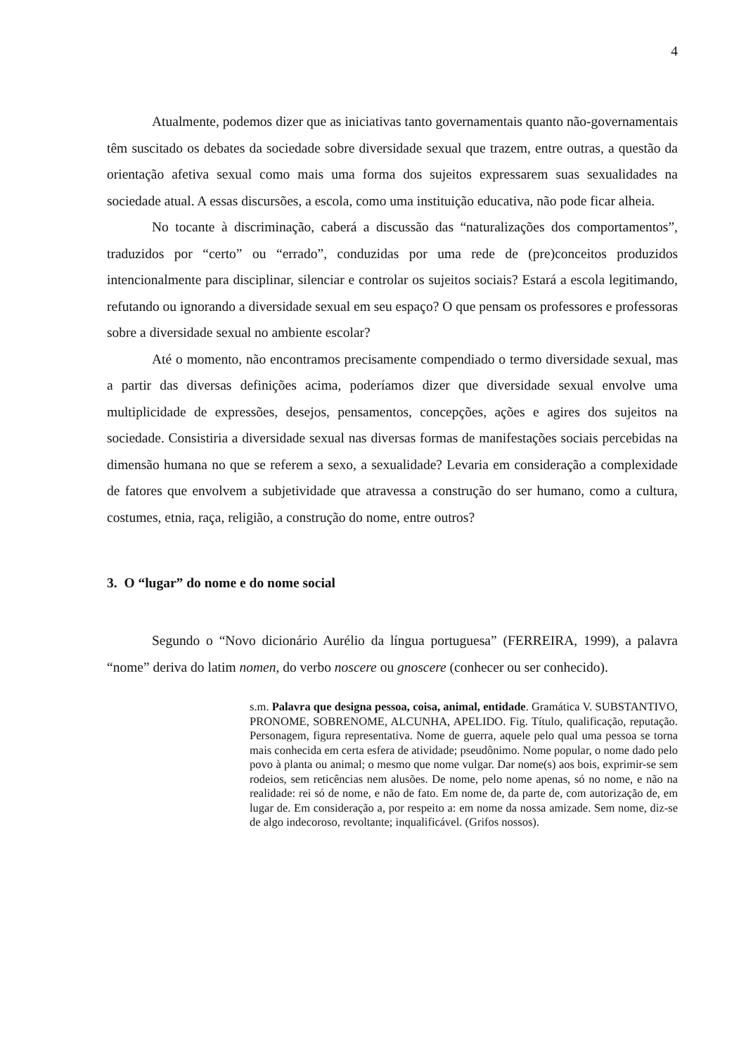4
Atualmente, podemos dizer que as iniciativas tanto governamentais quanto não-governamentais têm suscitado os debates da sociedade sobre diversidade sexual que trazem, entre outras, a questão da orientação afetiva sexual como mais uma forma dos sujeitos expressarem suas sexualidades na sociedade atual. A essas discursões, a escola, como uma instituição educativa, não pode ficar alheia.
No tocante à discriminação, caberá a discussão das “naturalizações dos comportamentos”, traduzidos por “certo” ou “errado”, conduzidas por uma rede de (pre)conceitos produzidos intencionalmente para disciplinar, silenciar e controlar os sujeitos sociais? Estará a escola legitimando, refutando ou ignorando a diversidade sexual em seu espaço? O que pensam os professores e professoras sobre a diversidade sexual no ambiente escolar?
Até o momento, não encontramos precisamente compendiado o termo diversidade sexual, mas a partir das diversas definições acima, poderíamos dizer que diversidade sexual envolve uma multiplicidade de expressões, desejos, pensamentos, concepções, ações e agires dos sujeitos na sociedade. Consistiria a diversidade sexual nas diversas formas de manifestações sociais percebidas na dimensão humana no que se referem a sexo, a sexualidade? Levaria em consideração a complexidade de fatores que envolvem a subjetividade que atravessa a construção do ser humano, como a cultura, costumes, etnia, raça, religião, a construção do nome, entre outros?
3. O “lugar” do nome e do nome social
Segundo o “Novo dicionário Aurélio da língua portuguesa” (FERREIRA, 1999), a palavra “nome” deriva do latim nomen, do verbo noscere ou gnoscere (conhecer ou ser conhecido).
s.m. Palavra que designa pessoa, coisa, animal, entidade. Gramática V. SUBSTANTIVO, PRONOME, SOBRENOME, ALCUNHA, APELIDO. Fig. Título, qualificação, reputação. Personagem, figura representativa. Nome de guerra, aquele pelo qual uma pessoa se torna mais conhecida em certa esfera de atividade; pseudônimo. Nome popular, o nome dado pelo povo à planta ou animal; o mesmo que nome vulgar. Dar nome(s) aos bois, exprimir-se sem rodeios, sem reticências nem alusões. De nome, pelo nome apenas, só no nome, e não na realidade: rei só de nome, e não de fato. Em nome de, da parte de, com autorização de, em lugar de. Em consideração a, por respeito a: em nome da nossa amizade. Sem nome, diz-se de algo indecoroso, revoltante; inqualificável. (Grifos nossos).